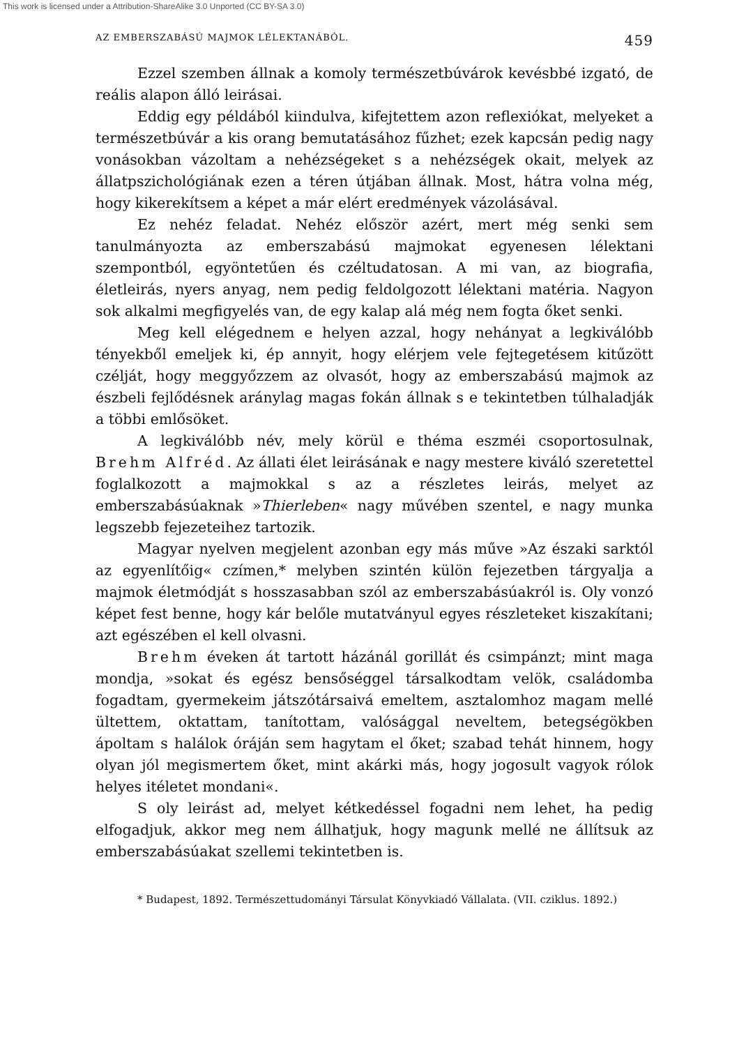This work is licensed under a Attribution-ShareAlike 3.0 Unported (CC BY-SA 3.0)
AZ EMBERSZABÁSÚ MAJMOK LÉLEKTANÁBÓL. 459
Ezzel szemben állnak a komoly természetbúvárok kevésbbé izgató, de reális alapon álló leirásai.
Eddig egy példából kiindulva, kifejtettem azon reflexiókat, melyeket a természetbúvár a kis orang bemutatásához fűzhet; ezek kapcsán pedig nagy vonásokban vázoltam a nehézségeket s a nehézségek okait, melyek az állatpszichológiának ezen a téren útjában állnak. Most, hátra volna még, hogy kikerekítsem a képet a már elért eredmények vázolásával.
Ez nehéz feladat. Nehéz először azért, mert még senki sem tanulmányozta az emberszabású majmokat egyenesen lélektani szempontból, egyöntetűen és czéltudatosan. A mi van, az biografia, életleirás, nyers anyag, nem pedig feldolgozott lélektani matéria. Nagyon sok alkalmi megfigyelés van, de egy kalap alá még nem fogta őket senki.
Meg kell elégednem e helyen azzal, hogy nehányat a legkiválóbb tényekből emeljek ki, ép annyit, hogy elérjem vele fejtegetésem kitűzött czélját, hogy meggyőzzem az olvasót, hogy az emberszabású majmok az észbeli fejlődésnek aránylag magas fokán állnak s e tekintetben túlhaladják a többi emlősöket.
A legkiválóbb név, mely körül e théma eszméi csoportosulnak, Brehm Alfréd. Az állati élet leirásának e nagy mestere kiváló szeretettel foglalkozott a majmokkal s az a részletes leirás, melyet az emberszabásúaknak »Thierleben« nagy művében szentel, e nagy munka legszebb fejezeteihez tartozik.
Magyar nyelven megjelent azonban egy más műve »Az északi sarktól az egyenlítőig« czímen,* melyben szintén külön fejezetben tárgyalja a majmok életmódját s hosszasabban szól az emberszabásúakról is. Oly vonzó képet fest benne, hogy kár belőle mutatványul egyes részleteket kiszakítani; azt egészében el kell olvasni.
Brehm éveken át tartott házánál gorillát és csimpánzt; mint maga mondja, »sokat és egész bensőséggel társalkodtam velök, családomba fogadtam, gyermekeim játszótársaivá emeltem, asztalomhoz magam mellé ültettem, oktattam, tanítottam, valósággal neveltem, betegségökben ápoltam s halálok óráján sem hagytam el őket; szabad tehát hinnem, hogy olyan jól megismertem őket, mint akárki más, hogy jogosult vagyok rólok helyes itéletet mondani«.
S oly leirást ad, melyet kétkedéssel fogadni nem lehet, ha pedig elfogadjuk, akkor meg nem állhatjuk, hogy magunk mellé ne állítsuk az emberszabásúakat szellemi tekintetben is.
* Budapest, 1892. Természettudományi Társulat Könyvkiadó Vállalata. (VII. cziklus. 1892.)